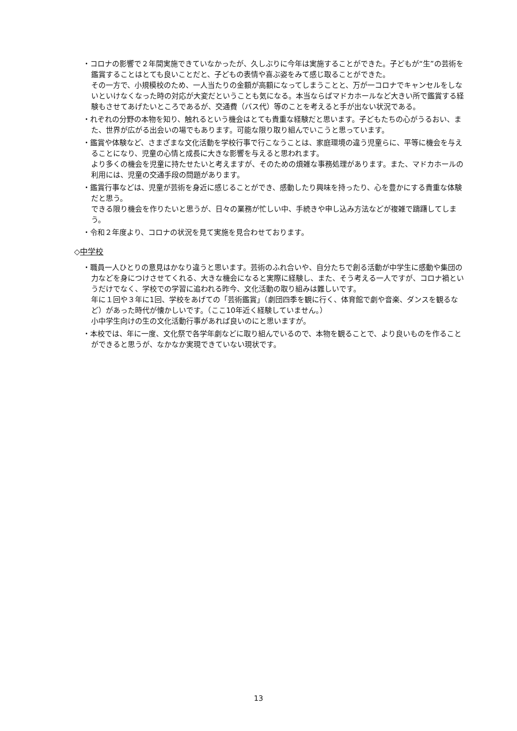・コロナの影響で２年間実施できていなかったが、久しぶりに今年は実施することができた。子どもが“生”の芸術を鑑賞することはとても良いことだと、子どもの表情や喜ぶ姿をみて感じ取ることができた。
その一方で、小規模校のため、一人当たりの金額が高額になってしまうことと、万が一コロナでキャンセルをしないといけなくなった時の対応が大変だということも気になる。本当ならばマドカホールなど大きい所で鑑賞する経験もさせてあげたいところであるが、交通費（バス代）等のことを考えると手が出ない状況である。
・れぞれの分野の本物を知り、触れるという機会はとても貴重な経験だと思います。子どもたちの心がうるおい、また、世界が広がる出会いの場でもあります。可能な限り取り組んでいこうと思っています。
・鑑賞や体験など、さまざまな文化活動を学校行事で行こなうことは、家庭環境の違う児童らに、平等に機会を与えることになり、児童の心情と成長に大きな影響を与えると思われます。
より多くの機会を児童に持たせたいと考えますが、そのための煩雑な事務処理があります。また、マドカホールの利用には、児童の交通手段の問題があります。
・鑑賞行事などは、児童が芸術を身近に感じることができ、感動したり興味を持ったり、心を豊かにする貴重な体験だと思う。
できる限り機会を作りたいと思うが、日々の業務が忙しい中、手続きや申し込み方法などが複雑で躊躇してしまう。
・令和２年度より、コロナの状況を見て実施を見合わせております。
◇中学校
・職員一人ひとりの意見はかなり違うと思います。芸術のふれ合いや、自分たちで創る活動が中学生に感動や集団の力などを身につけさせてくれる、大きな機会になると実際に経験し、また、そう考える一人ですが、コロナ禍というだけでなく、学校での学習に追われる昨今、文化活動の取り組みは難しいです。
年に１回や３年に1回、学校をあげての「芸術鑑賞」（劇団四季を観に行く、体育館で劇や音楽、ダンスを観るなど）があった時代が懐かしいです。（ここ10年近く経験していません。）
小中学生向けの生の文化活動行事があれば良いのにと思いますが。
・本校では、年に一度、文化祭で各学年劇などに取り組んでいるので、本物を観ることで、より良いものを作ることができると思うが、なかなか実現できていない現状です。
13